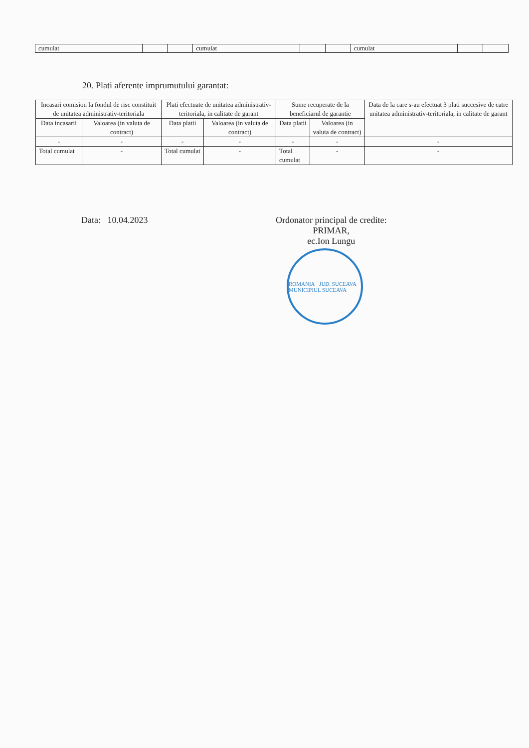| cumulat | | | cumulat | | | cumulat | | |
20. Plati aferente imprumutului garantat:
| Incasari comision la fondul de risc constituit de unitatea administrativ-teritoriala | | Plati efectuate de unitatea administrativ-teritoriala, in calitate de garant | | Sume recuperate de la beneficiarul de garantie | | Data de la care s-au efectuat 3 plati succesive de catre unitatea administrativ-teritoriala, in calitate de garant |
| --- | --- | --- | --- | --- | --- | --- |
| Data incasarii | Valoarea (in valuta de contract) | Data platii | Valoarea (in valuta de contract) | Data platii | Valoarea (in valuta de contract) | |
| - | - | - | - | - | - | - |
| Total cumulat | - | Total cumulat | - | Total cumulat | - | - |
Data: 10.04.2023 Ordonator principal de credite:
PRIMAR,
ec.Ion Lungu
ROMANIA · JUD. SUCEAVA · MUNICIPIUL SUCEAVA